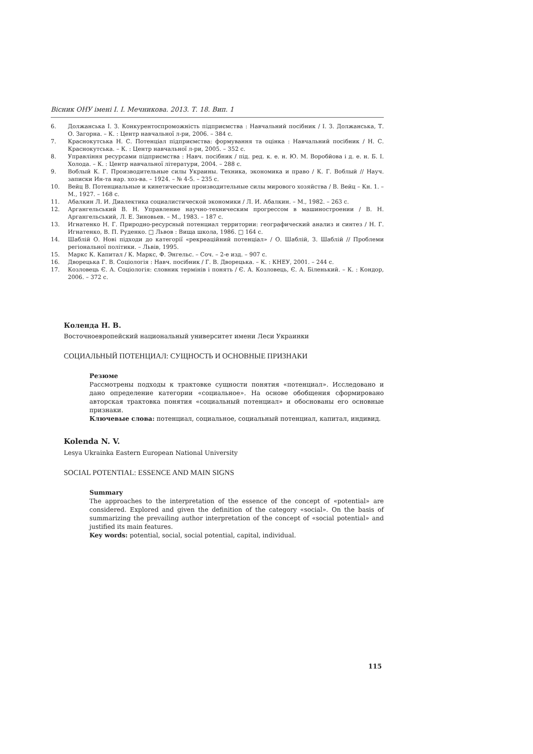Вісник ОНУ імені І. І. Мечникова. 2013. Т. 18. Вип. 1
6. Должанська І. З. Конкурентоспроможність підприємства : Навчальний посібник / І. З. Должанська, Т. О. Загорна. – К. : Центр навчальної л-ри, 2006. – 384 с.
7. Краснокутська Н. С. Потенціал підприємства: формування та оцінка : Навчальний посібник / Н. С. Краснокутська. – К. : Центр навчальної л-ри, 2005. – 352 с.
8. Управління ресурсами підприємства : Навч. посібник / під. ред. к. е. н. Ю. М. Воробйова і д. е. н. Б. І. Холода. – К. : Центр навчальної літератури, 2004. – 288 с.
9. Воблый К. Г. Производительные силы Украины. Техника, экономика и право / К. Г. Воблый // Науч. записки Ин-та нар. хоз-ва. – 1924. – № 4-5. – 235 с.
10. Вейц В. Потенциальные и кинетические производительные силы мирового хозяйства / В. Вейц – Кн. 1. – М., 1927. – 168 с.
11. Абалкин Л. И. Диалектика социалистической экономики / Л. И. Абалкин. – М., 1982. – 263 с.
12. Аргангельський В. Н. Управление научно-техническим прогрессом в машиностроении / В. Н. Аргангельський, Л. Е. Зиновьев. – М., 1983. – 187 с.
13. Игнатенко Н. Г. Природно-ресурсный потенциал территории: географический анализ и синтез / Н. Г. Игнатенко, В. П. Руденко. □ Львов : Вища школа, 1986. □ 164 с.
14. Шаблій О. Нові підходи до категорії «рекреаційний потенціал» / О. Шаблій, З. Шаблій // Проблеми регіональної політики. – Львів, 1995.
15. Маркс К. Капитал / К. Маркс, Ф. Энгельс. – Соч. – 2-е изд. – 907 с.
16. Дворецька Г. В. Соціологія : Навч. посібник / Г. В. Дворецька. – К. : КНЕУ, 2001. – 244 с.
17. Козловець Є. А. Соціологія: словник термінів і понять / Є. А. Козловець, Є. А. Біленький. – К. : Кондор, 2006. – 372 с.
Коленда Н. В.
Восточноевропейский национальный университет имени Леси Украинки
СОЦИАЛЬНЫЙ ПОТЕНЦИАЛ: СУЩНОСТЬ И ОСНОВНЫЕ ПРИЗНАКИ
Резюме
Рассмотрены подходы к трактовке сущности понятия «потенциал». Исследовано и дано определение категории «социальное». На основе обобщения сформировано авторская трактовка понятия «социальный потенциал» и обоснованы его основные признаки.
Ключевые слова: потенциал, социальное, социальный потенциал, капитал, индивид.
Kolenda N. V.
Lesya Ukrainka Eastern European National University
SOCIAL POTENTIAL: ESSENCE AND MAIN SIGNS
Summary
The approaches to the interpretation of the essence of the concept of «potential» are considered. Explored and given the definition of the category «social». On the basis of summarizing the prevailing author interpretation of the concept of «social potential» and justified its main features.
Key words: potential, social, social potential, capital, individual.
115